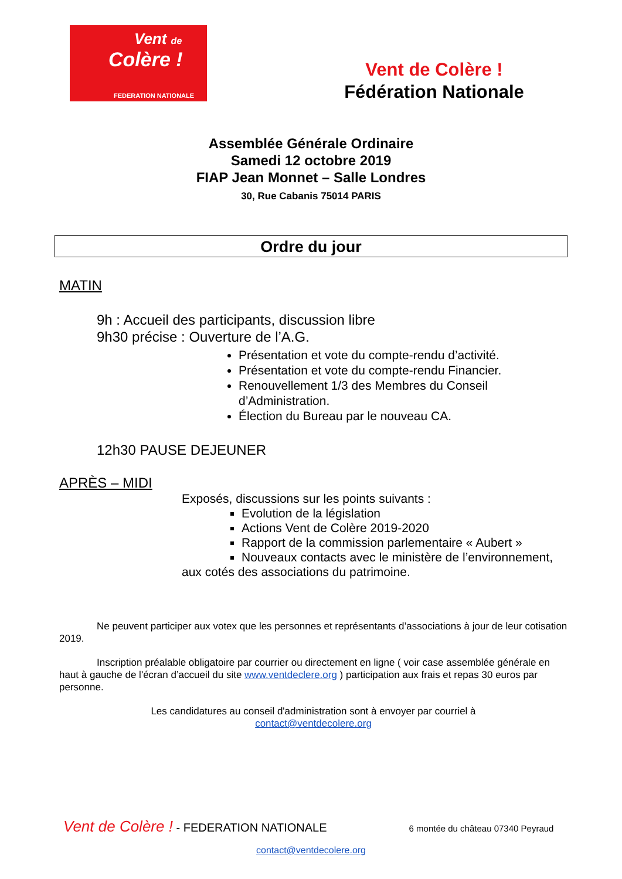Vent de
Colère !
FEDERATION NATIONALE
Vent de Colère !
Fédération Nationale
Assemblée Générale Ordinaire
Samedi 12 octobre 2019
FIAP Jean Monnet – Salle Londres
30, Rue Cabanis 75014 PARIS
Ordre du jour
MATIN
9h : Accueil des participants, discussion libre
9h30 précise : Ouverture de l’A.G.
Présentation et vote du compte-rendu d’activité.
Présentation et vote du compte-rendu Financier.
Renouvellement 1/3 des Membres du Conseil d’Administration.
Élection du Bureau par le nouveau CA.
12h30 PAUSE DEJEUNER
APRÈS – MIDI
Exposés, discussions sur les points suivants :
Evolution de la législation
Actions Vent de Colère 2019-2020
Rapport de la commission parlementaire « Aubert »
Nouveaux contacts avec le ministère de l’environnement,
aux cotés des associations du patrimoine.
Ne peuvent participer aux votex que les personnes et représentants d’associations à jour de leur cotisation 2019.
Inscription préalable obligatoire par courrier ou directement en ligne ( voir case assemblée générale en haut à gauche de l'écran d’accueil du site www.ventdeclere.org ) participation aux frais et repas 30 euros par personne.
Les candidatures au conseil d'administration sont à envoyer par courriel à
contact@ventdecolere.org
Vent de Colère ! - FEDERATION NATIONALE 6 montée du château 07340 Peyraud
contact@ventdecolere.org